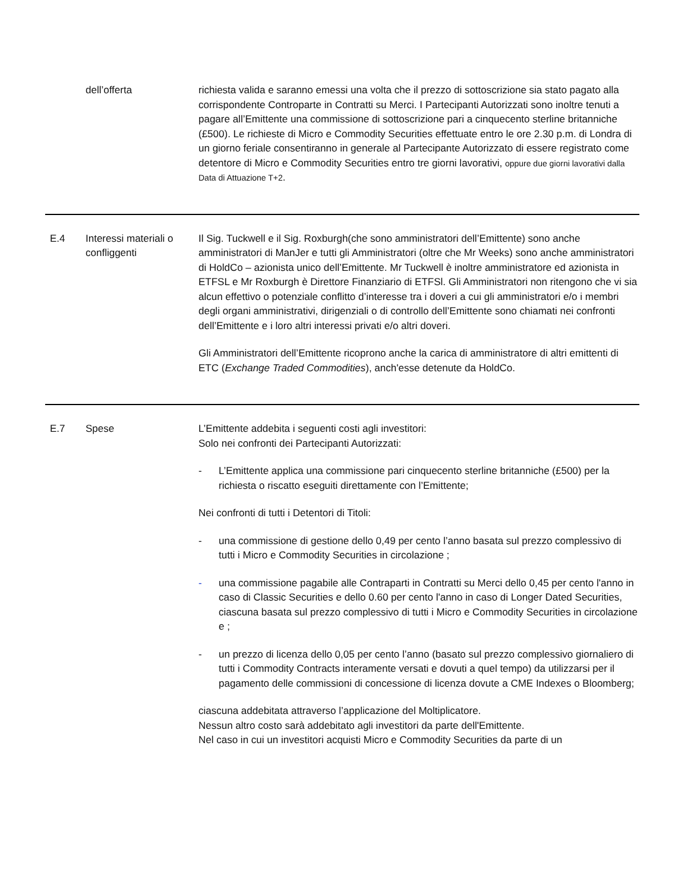| | dell’offerta | richiesta valida e saranno emessi una volta che il prezzo di sottoscrizione sia stato pagato alla corrispondente Controparte in Contratti su Merci. I Partecipanti Autorizzati sono inoltre tenuti a pagare all’Emittente una commissione di sottoscrizione pari a cinquecento sterline britanniche (£500). Le richieste di Micro e Commodity Securities effettuate entro le ore 2.30 p.m. di Londra di un giorno feriale consentiranno in generale al Partecipante Autorizzato di essere registrato come detentore di Micro e Commodity Securities entro tre giorni lavorativi, oppure due giorni lavorativi dalla Data di Attuazione T+2 . |
| E.4 | Interessi materiali o confliggenti | Il Sig. Tuckwell e il Sig. Roxburgh(che sono amministratori dell’Emittente) sono anche amministratori di ManJer e tutti gli Amministratori (oltre che Mr Weeks) sono anche amministratori di HoldCo – azionista unico dell’Emittente. Mr Tuckwell è inoltre amministratore ed azionista in ETFSL e Mr Roxburgh è Direttore Finanziario di ETFSl. Gli Amministratori non ritengono che vi sia alcun effettivo o potenziale conflitto d’interesse tra i doveri a cui gli amministratori e/o i membri degli organi amministrativi, dirigenziali o di controllo dell’Emittente sono chiamati nei confronti dell’Emittente e i loro altri interessi privati e/o altri doveri. Gli Amministratori dell’Emittente ricoprono anche la carica di amministratore di altri emittenti di ETC ( Exchange Traded Commodities ), anch'esse detenute da HoldCo. |
| E.7 | Spese | L’Emittente addebita i seguenti costi agli investitori: Solo nei confronti dei Partecipanti Autorizzati: - L’Emittente applica una commissione pari cinquecento sterline britanniche (£500) per la richiesta o riscatto eseguiti direttamente con l’Emittente; Nei confronti di tutti i Detentori di Titoli: - una commissione di gestione dello 0,49 per cento l’anno basata sul prezzo complessivo di tutti i Micro e Commodity Securities in circolazione ; - una commissione pagabile alle Contraparti in Contratti su Merci dello 0,45 per cento l'anno in caso di Classic Securities e dello 0.60 per cento l'anno in caso di Longer Dated Securities, ciascuna basata sul prezzo complessivo di tutti i Micro e Commodity Securities in circolazione e ; - un prezzo di licenza dello 0,05 per cento l’anno (basato sul prezzo complessivo giornaliero di tutti i Commodity Contracts interamente versati e dovuti a quel tempo) da utilizzarsi per il pagamento delle commissioni di concessione di licenza dovute a CME Indexes o Bloomberg; ciascuna addebitata attraverso l’applicazione del Moltiplicatore. Nessun altro costo sarà addebitato agli investitori da parte dell'Emittente. Nel caso in cui un investitori acquisti Micro e Commodity Securities da parte di un |